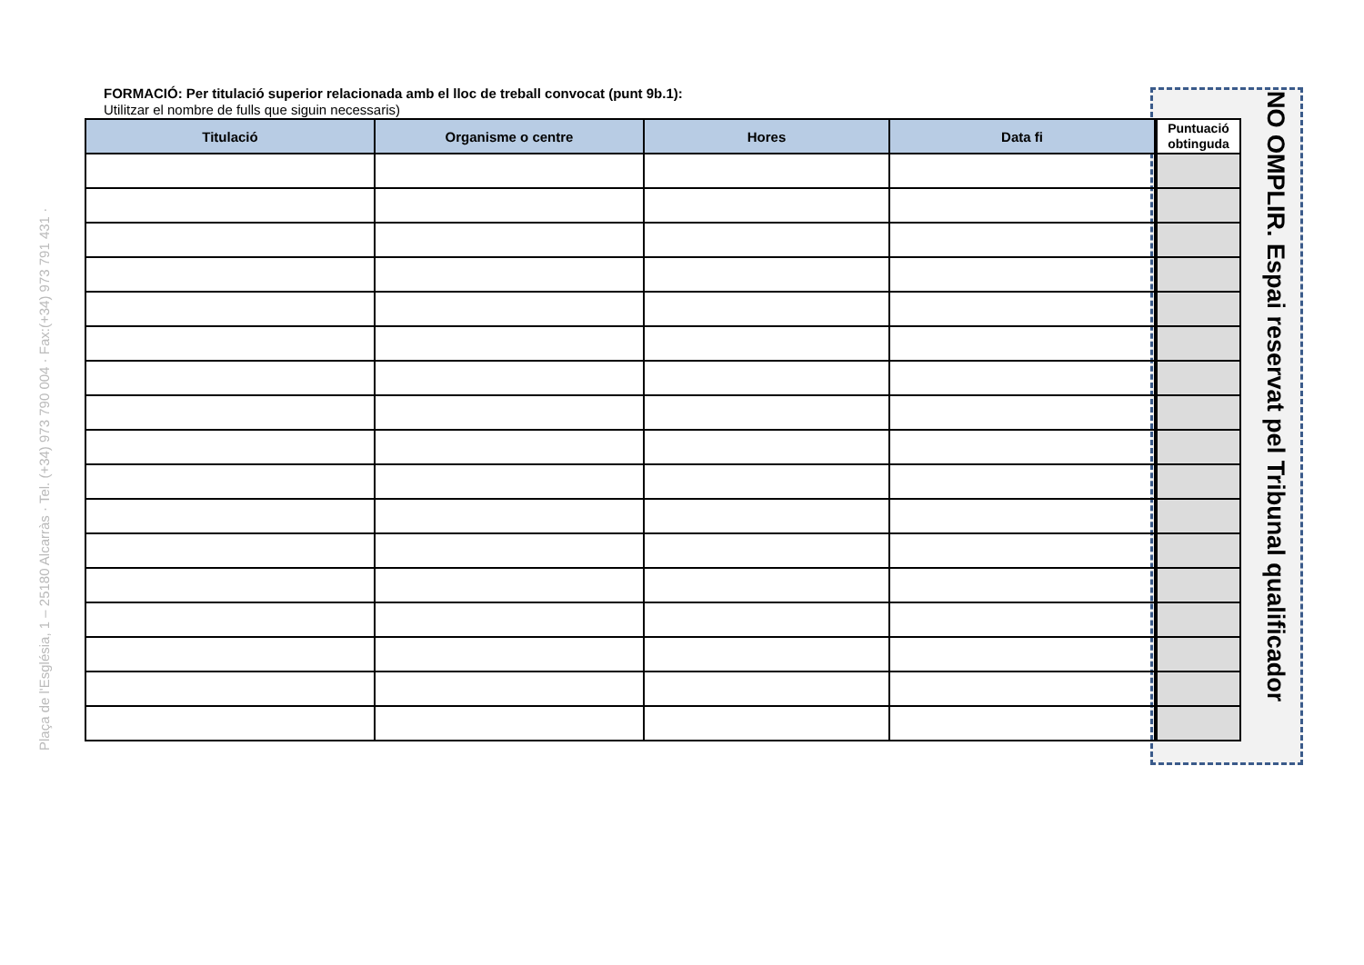Plaça de l'Església, 1 – 25180 Alcarràs · Tel. (+34) 973 790 004 · Fax:(+34) 973 791 431 ·
FORMACIÓ: Per titulació superior relacionada amb el lloc de treball convocat (punt 9b.1):
Utilitzar el nombre de fulls que siguin necessaris)
| Titulació | Organisme o centre | Hores | Data fi |
| --- | --- | --- | --- |
| Puntuació obtinguda |
| --- |
NO OMPLIR. Espai reservat pel Tribunal qualificador